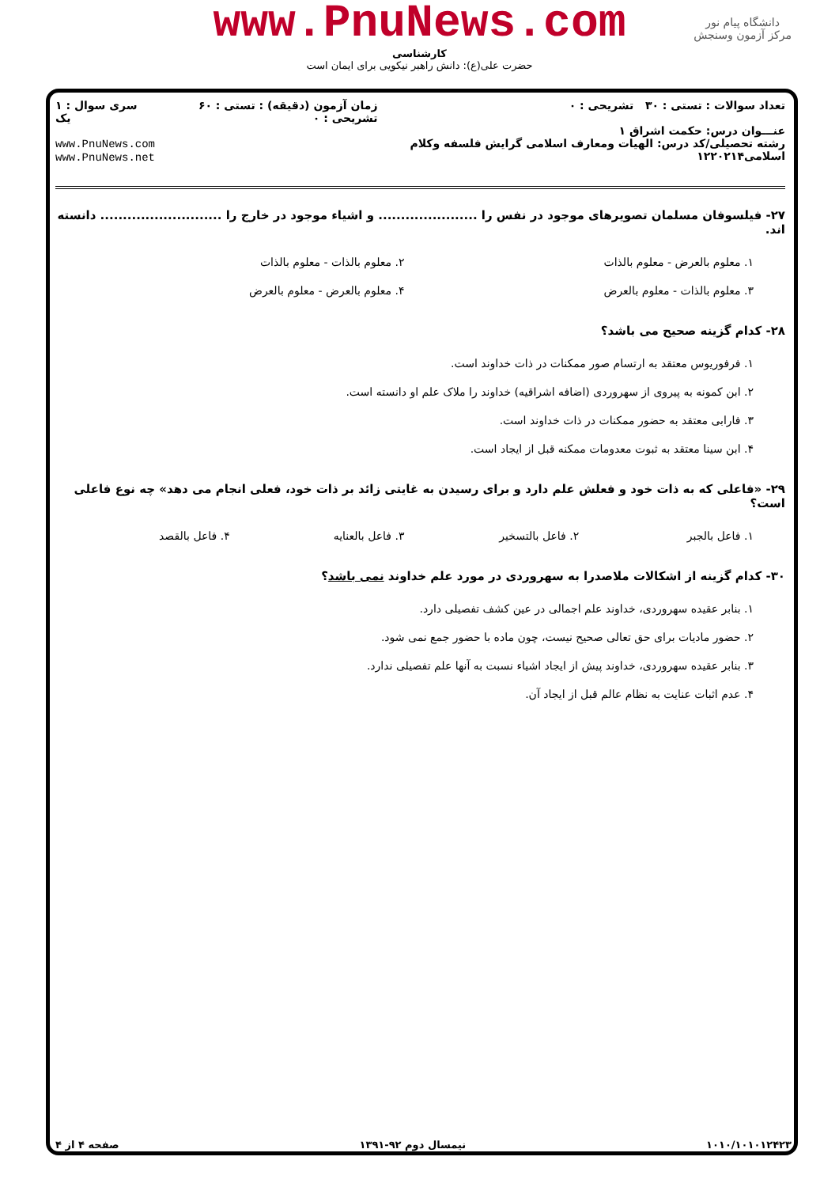www.PnuNews.com
کارشناسی
حضرت علی(ع): دانش راهبر نیکویی برای ایمان است
دانشگاه پیام نور
مرکز آزمون وسنجش
تعداد سوالات : تستی : ۳۰ تشریحی : ۰
عنـــوان درس: حکمت اشراق ۱
رشته تحصیلی/کد درس: الهیات ومعارف اسلامی گرایش فلسفه وکلام اسلامی۱۲۲۰۲۱۴
زمان آزمون (دقیقه) : تستی : ۶۰ تشریحی : ۰
سری سوال : ۱ یک
www.PnuNews.com
www.PnuNews.net
۲۷- فیلسوفان مسلمان تصویرهای موجود در نفس را ...................... و اشیاء موجود در خارج را ........................... دانسته اند.
۱. معلوم بالعرض - معلوم بالذات
۲. معلوم بالذات - معلوم بالذات
۳. معلوم بالذات - معلوم بالعرض
۴. معلوم بالعرض - معلوم بالعرض
۲۸- کدام گزینه صحیح می باشد؟
۱. فرفوریوس معتقد به ارتسام صور ممکنات در ذات خداوند است.
۲. ابن کمونه به پیروی از سهروردی (اضافه اشراقیه) خداوند را ملاک علم او دانسته است.
۳. فارابی معتقد به حضور ممکنات در ذات خداوند است.
۴. ابن سینا معتقد به ثبوت معدومات ممکنه قبل از ایجاد است.
۲۹- «فاعلی که به ذات خود و فعلش علم دارد و برای رسیدن به غایتی زائد بر ذات خود، فعلی انجام می دهد» چه نوع فاعلی است؟
۱. فاعل بالجبر
۲. فاعل بالتسخیر
۳. فاعل بالعنایه
۴. فاعل بالقصد
۳۰- کدام گزینه از اشکالات ملاصدرا به سهروردی در مورد علم خداوند نمی باشد؟
۱. بنابر عقیده سهروردی، خداوند علم اجمالی در عین کشف تفصیلی دارد.
۲. حضور مادیات برای حق تعالی صحیح نیست، چون ماده با حضور جمع نمی شود.
۳. بنابر عقیده سهروردی، خداوند پیش از ایجاد اشیاء نسبت به آنها علم تفصیلی ندارد.
۴. عدم اثبات عنایت به نظام عالم قبل از ایجاد آن.
۱۰۱۰/۱۰۱۰۱۲۴۲۳ نیمسال دوم ۹۲-۱۳۹۱ صفحه ۴ از ۴